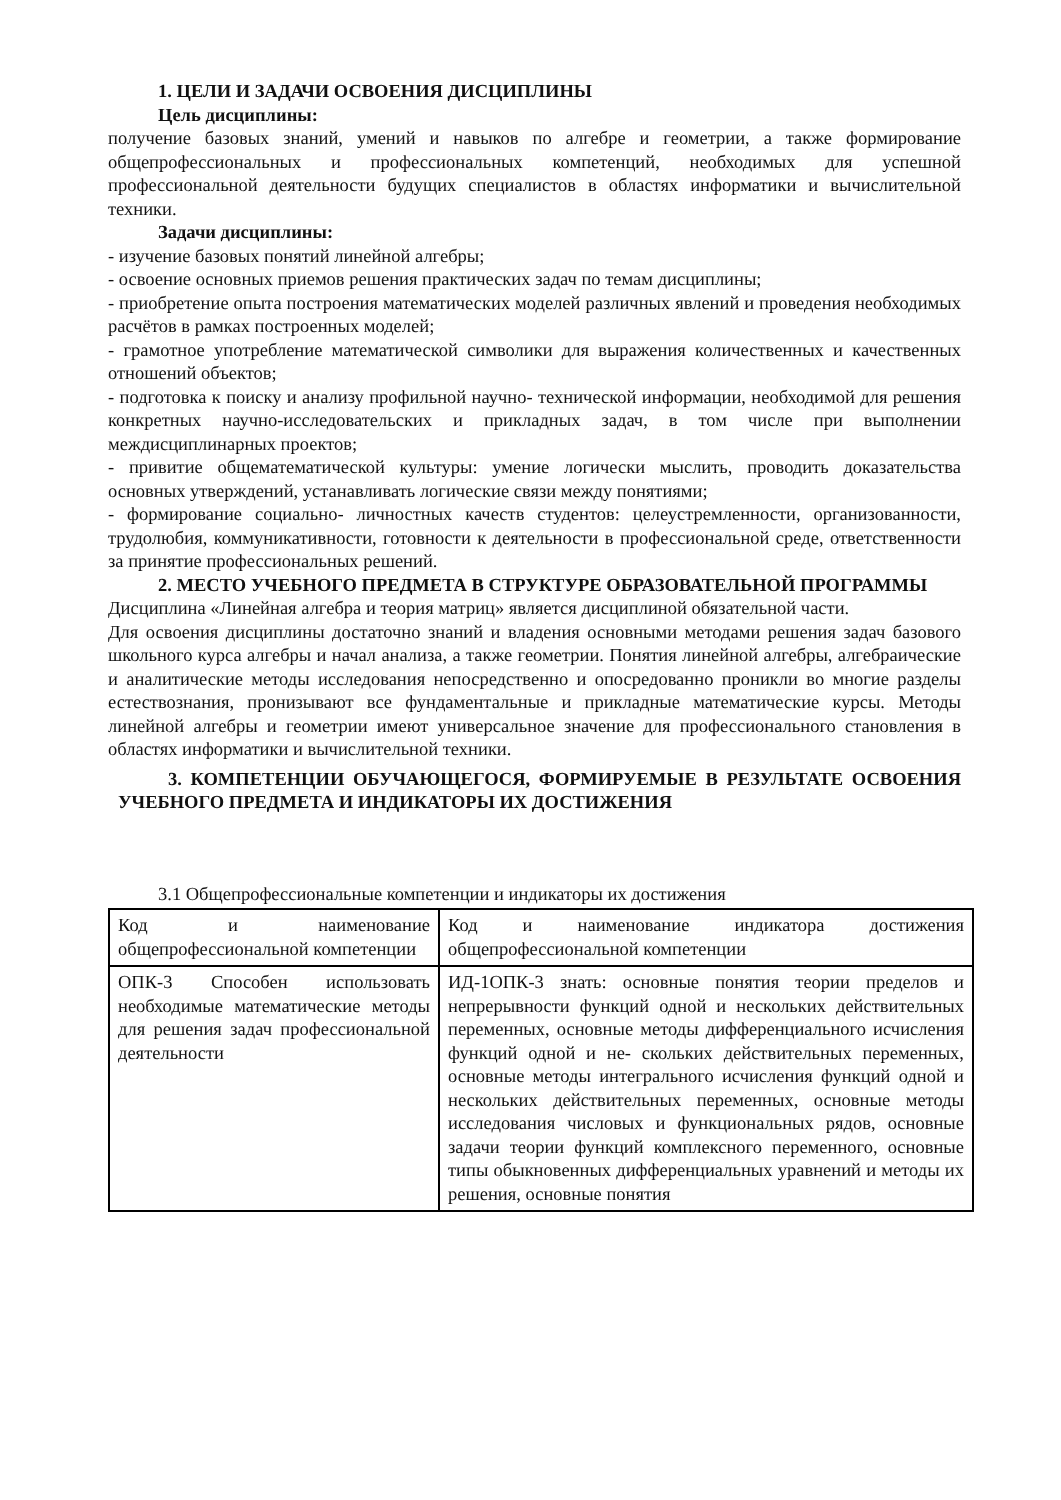1. ЦЕЛИ И ЗАДАЧИ ОСВОЕНИЯ ДИСЦИПЛИНЫ
Цель дисциплины:
получение базовых знаний, умений и навыков по алгебре и геометрии, а также формирование общепрофессиональных и профессиональных компетенций, необходимых для успешной профессиональной деятельности будущих специалистов в областях информатики и вычислительной техники.
Задачи дисциплины:
- изучение базовых понятий линейной алгебры;
- освоение основных приемов решения практических задач по темам дисциплины;
- приобретение опыта построения математических моделей различных явлений и проведения необходимых расчётов в рамках построенных моделей;
- грамотное употребление математической символики для выражения количественных и качественных отношений объектов;
- подготовка к поиску и анализу профильной научно- технической информации, необходимой для решения конкретных научно-исследовательских и прикладных задач, в том числе при выполнении междисциплинарных проектов;
- привитие общематематической культуры: умение логически мыслить, проводить доказательства основных утверждений, устанавливать логические связи между понятиями;
- формирование социально- личностных качеств студентов: целеустремленности, организованности, трудолюбия, коммуникативности, готовности к деятельности в профессиональной среде, ответственности за принятие профессиональных решений.
2. МЕСТО УЧЕБНОГО ПРЕДМЕТА В СТРУКТУРЕ ОБРАЗОВАТЕЛЬНОЙ ПРОГРАММЫ
Дисциплина «Линейная алгебра и теория матриц» является дисциплиной обязательной части.
Для освоения дисциплины достаточно знаний и владения основными методами решения задач базового школьного курса алгебры и начал анализа, а также геометрии. Понятия линейной алгебры, алгебраические и аналитические методы исследования непосредственно и опосредованно проникли во многие разделы естествознания, пронизывают все фундаментальные и прикладные математические курсы. Методы линейной алгебры и геометрии имеют универсальное значение для профессионального становления в областях информатики и вычислительной техники.
3. КОМПЕТЕНЦИИ ОБУЧАЮЩЕГОСЯ, ФОРМИРУЕМЫЕ В РЕЗУЛЬТАТЕ ОСВОЕНИЯ УЧЕБНОГО ПРЕДМЕТА И ИНДИКАТОРЫ ИХ ДОСТИЖЕНИЯ
3.1 Общепрофессиональные компетенции и индикаторы их достижения
| Код и наименование общепрофессиональной компетенции | Код и наименование индикатора достижения общепрофессиональной компетенции |
| ОПК-3 Способен использовать необходимые математические методы для решения задач профессиональной деятельности | ИД-1ОПК-3 знать: основные понятия теории пределов и непрерывности функций одной и нескольких действительных переменных, основные методы дифференциального исчисления функций одной и не- скольких действительных переменных, основные методы интегрального исчисления функций одной и нескольких действительных переменных, основные методы исследования числовых и функциональных рядов, основные задачи теории функций комплексного переменного, основные типы обыкновенных дифференциальных уравнений и методы их решения, основные понятия |